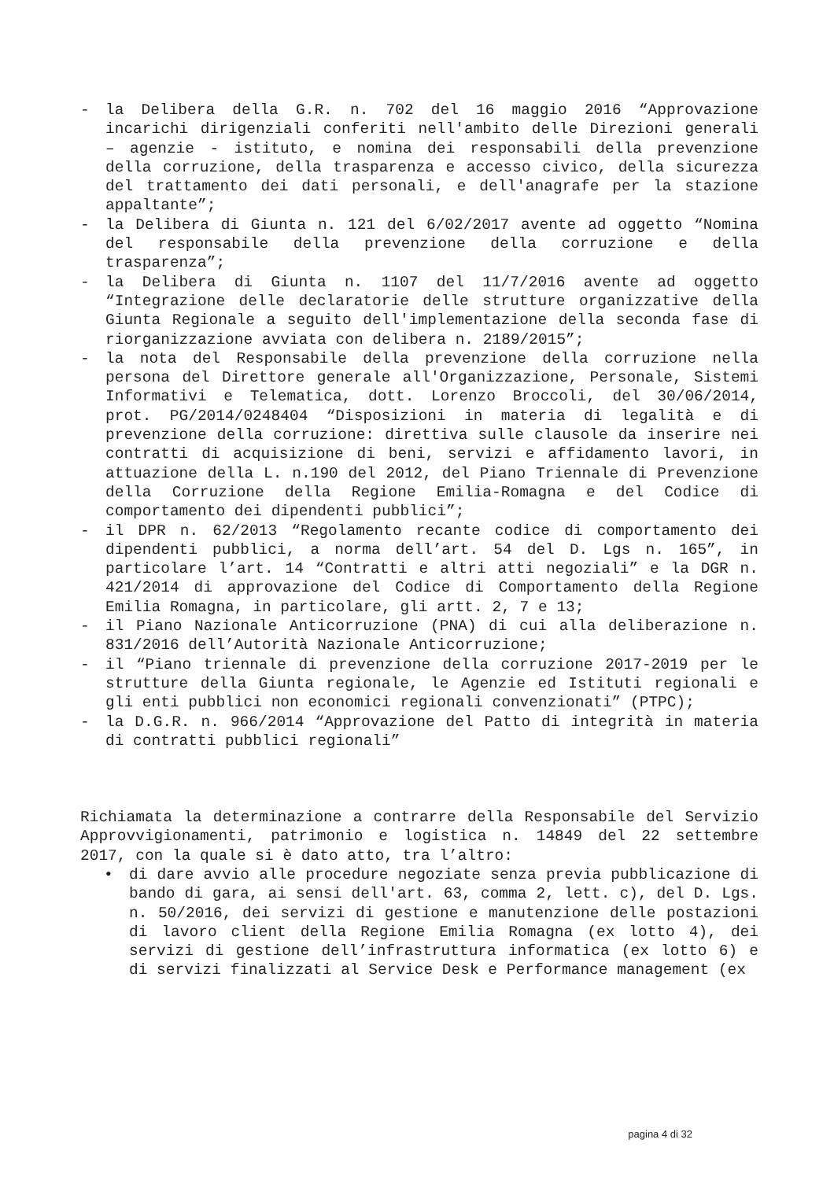- la Delibera della G.R. n. 702 del 16 maggio 2016 “Approvazione incarichi dirigenziali conferiti nell'ambito delle Direzioni generali – agenzie - istituto, e nomina dei responsabili della prevenzione della corruzione, della trasparenza e accesso civico, della sicurezza del trattamento dei dati personali, e dell'anagrafe per la stazione appaltante”;
- la Delibera di Giunta n. 121 del 6/02/2017 avente ad oggetto “Nomina del responsabile della prevenzione della corruzione e della trasparenza”;
- la Delibera di Giunta n. 1107 del 11/7/2016 avente ad oggetto “Integrazione delle declaratorie delle strutture organizzative della Giunta Regionale a seguito dell'implementazione della seconda fase di riorganizzazione avviata con delibera n. 2189/2015”;
- la nota del Responsabile della prevenzione della corruzione nella persona del Direttore generale all'Organizzazione, Personale, Sistemi Informativi e Telematica, dott. Lorenzo Broccoli, del 30/06/2014, prot. PG/2014/0248404 “Disposizioni in materia di legalità e di prevenzione della corruzione: direttiva sulle clausole da inserire nei contratti di acquisizione di beni, servizi e affidamento lavori, in attuazione della L. n.190 del 2012, del Piano Triennale di Prevenzione della Corruzione della Regione Emilia-Romagna e del Codice di comportamento dei dipendenti pubblici”;
- il DPR n. 62/2013 “Regolamento recante codice di comportamento dei dipendenti pubblici, a norma dell’art. 54 del D. Lgs n. 165”, in particolare l’art. 14 “Contratti e altri atti negoziali” e la DGR n. 421/2014 di approvazione del Codice di Comportamento della Regione Emilia Romagna, in particolare, gli artt. 2, 7 e 13;
- il Piano Nazionale Anticorruzione (PNA) di cui alla deliberazione n. 831/2016 dell’Autorità Nazionale Anticorruzione;
- il “Piano triennale di prevenzione della corruzione 2017-2019 per le strutture della Giunta regionale, le Agenzie ed Istituti regionali e gli enti pubblici non economici regionali convenzionati” (PTPC);
- la D.G.R. n. 966/2014 “Approvazione del Patto di integrità in materia di contratti pubblici regionali”
Richiamata la determinazione a contrarre della Responsabile del Servizio Approvvigionamenti, patrimonio e logistica n. 14849 del 22 settembre 2017, con la quale si è dato atto, tra l’altro:
• di dare avvio alle procedure negoziate senza previa pubblicazione di bando di gara, ai sensi dell'art. 63, comma 2, lett. c), del D. Lgs. n. 50/2016, dei servizi di gestione e manutenzione delle postazioni di lavoro client della Regione Emilia Romagna (ex lotto 4), dei servizi di gestione dell’infrastruttura informatica (ex lotto 6) e di servizi finalizzati al Service Desk e Performance management (ex
pagina 4 di 32